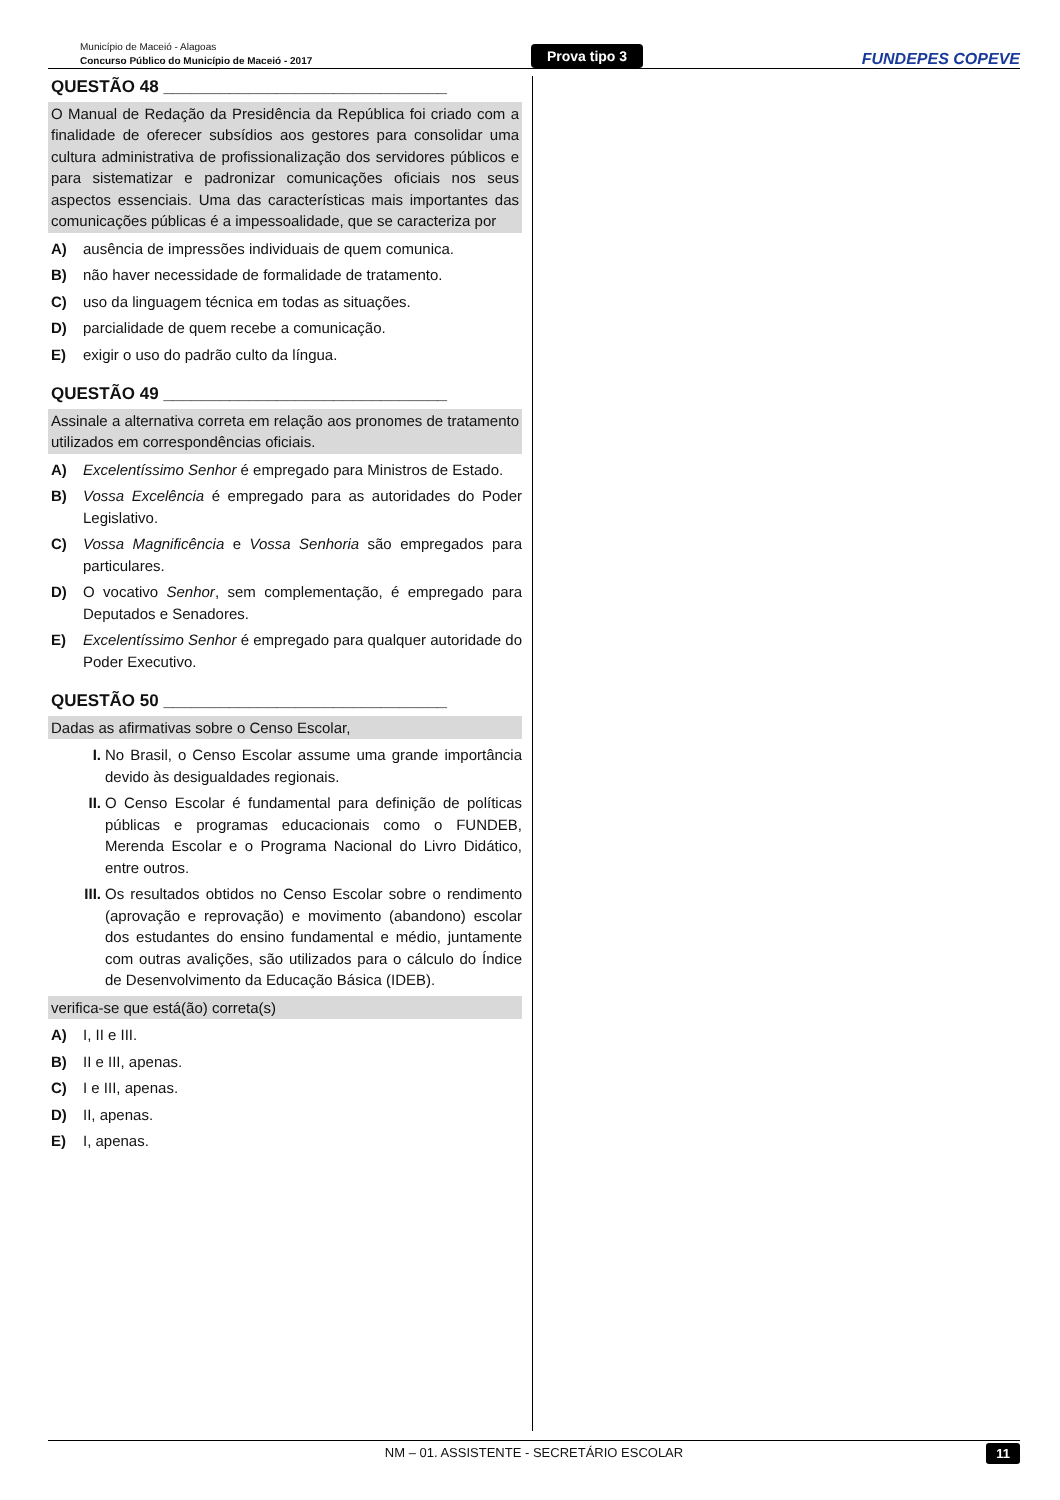Município de Maceió - Alagoas
Concurso Público do Município de Maceió - 2017
Prova tipo 3
FUNDEPES COPEVE
QUESTÃO 48 ______________________________
O Manual de Redação da Presidência da República foi criado com a finalidade de oferecer subsídios aos gestores para consolidar uma cultura administrativa de profissionalização dos servidores públicos e para sistematizar e padronizar comunicações oficiais nos seus aspectos essenciais. Uma das características mais importantes das comunicações públicas é a impessoalidade, que se caracteriza por
A) ausência de impressões individuais de quem comunica.
B) não haver necessidade de formalidade de tratamento.
C) uso da linguagem técnica em todas as situações.
D) parcialidade de quem recebe a comunicação.
E) exigir o uso do padrão culto da língua.
QUESTÃO 49 ______________________________
Assinale a alternativa correta em relação aos pronomes de tratamento utilizados em correspondências oficiais.
A) Excelentíssimo Senhor é empregado para Ministros de Estado.
B) Vossa Excelência é empregado para as autoridades do Poder Legislativo.
C) Vossa Magnificência e Vossa Senhoria são empregados para particulares.
D) O vocativo Senhor, sem complementação, é empregado para Deputados e Senadores.
E) Excelentíssimo Senhor é empregado para qualquer autoridade do Poder Executivo.
QUESTÃO 50 ______________________________
Dadas as afirmativas sobre o Censo Escolar,
I. No Brasil, o Censo Escolar assume uma grande importância devido às desigualdades regionais.
II. O Censo Escolar é fundamental para definição de políticas públicas e programas educacionais como o FUNDEB, Merenda Escolar e o Programa Nacional do Livro Didático, entre outros.
III. Os resultados obtidos no Censo Escolar sobre o rendimento (aprovação e reprovação) e movimento (abandono) escolar dos estudantes do ensino fundamental e médio, juntamente com outras avalições, são utilizados para o cálculo do Índice de Desenvolvimento da Educação Básica (IDEB).
verifica-se que está(ão) correta(s)
A) I, II e III.
B) II e III, apenas.
C) I e III, apenas.
D) II, apenas.
E) I, apenas.
NM – 01. ASSISTENTE - SECRETÁRIO ESCOLAR 11